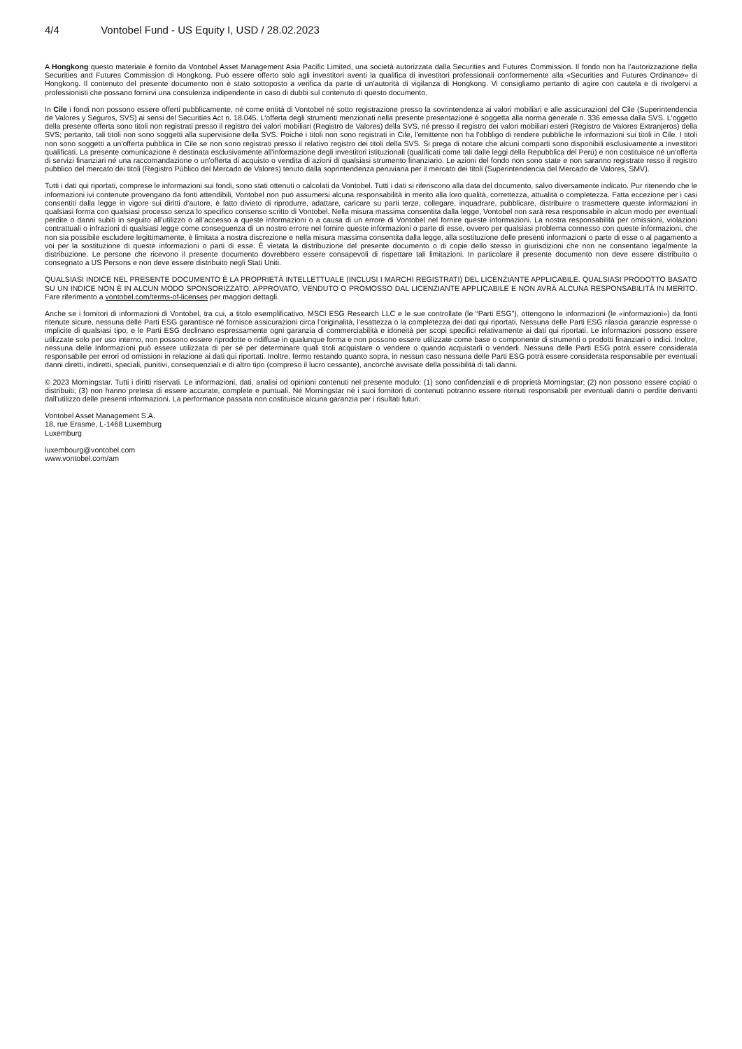4/4 Vontobel Fund - US Equity I, USD / 28.02.2023
A Hongkong questo materiale è fornito da Vontobel Asset Management Asia Pacific Limited, una società autorizzata dalla Securities and Futures Commission. Il fondo non ha l’autorizzazione della Securities and Futures Commission di Hongkong. Può essere offerto solo agli investitori aventi la qualifica di investitori professionali conformemente alla «Securities and Futures Ordinance» di Hongkong. Il contenuto del presente documento non è stato sottoposto a verifica da parte di un’autorità di vigilanza di Hongkong. Vi consigliamo pertanto di agire con cautela e di rivolgervi a professionisti che possano fornirvi una consulenza indipendente in caso di dubbi sul contenuto di questo documento.
In Cile i fondi non possono essere offerti pubblicamente, né come entità di Vontobel né sotto registrazione presso la sovrintendenza ai valori mobiliari e alle assicurazioni del Cile (Superintendencia de Valores y Seguros, SVS) ai sensi del Securities Act n. 18.045. L'offerta degli strumenti menzionati nella presente presentazione è soggetta alla norma generale n. 336 emessa dalla SVS. L'oggetto della presente offerta sono titoli non registrati presso il registro dei valori mobiliari (Registro de Valores) della SVS, né presso il registro dei valori mobiliari esteri (Registro de Valores Extranjeros) della SVS; pertanto, tali titoli non sono soggetti alla supervisione della SVS. Poiché i titoli non sono registrati in Cile, l'emittente non ha l'obbligo di rendere pubbliche le informazioni sui titoli in Cile. I titoli non sono soggetti a un'offerta pubblica in Cile se non sono registrati presso il relativo registro dei titoli della SVS. Si prega di notare che alcuni comparti sono disponibili esclusivamente a investitori qualificati. La presente comunicazione è destinata esclusivamente all'informazione degli investitori istituzionali (qualificati come tali dalle leggi della Repubblica del Perù) e non costituisce né un'offerta di servizi finanziari né una raccomandazione o un'offerta di acquisto o vendita di azioni di qualsiasi strumento finanziario. Le azioni del fondo non sono state e non saranno registrate resso il registro pubblico del mercato dei titoli (Registro Público del Mercado de Valores) tenuto dalla soprintendenza peruviana per il mercato dei titoli (Superintendencia del Mercado de Valores, SMV).
Tutti i dati qui riportati, comprese le informazioni sui fondi, sono stati ottenuti o calcolati da Vontobel. Tutti i dati si riferiscono alla data del documento, salvo diversamente indicato. Pur ritenendo che le informazioni ivi contenute provengano da fonti attendibili, Vontobel non può assumersi alcuna responsabilità in merito alla loro qualità, correttezza, attualità o completezza. Fatta eccezione per i casi consentiti dalla legge in vigore sui diritti d’autore, è fatto divieto di riprodurre, adattare, caricare su parti terze, collegare, inquadrare, pubblicare, distribuire o trasmettere queste informazioni in qualsiasi forma con qualsiasi processo senza lo specifico consenso scritto di Vontobel. Nella misura massima consentita dalla legge, Vontobel non sarà resa responsabile in alcun modo per eventuali perdite o danni subiti in seguito all’utilizzo o all’accesso a queste informazioni o a causa di un errore di Vontobel nel fornire queste informazioni. La nostra responsabilità per omissioni, violazioni contrattuali o infrazioni di qualsiasi legge come conseguenza di un nostro errore nel fornire queste informazioni o parte di esse, ovvero per qualsiasi problema connesso con queste informazioni, che non sia possibile escludere legittimamente, è limitata a nostra discrezione e nella misura massima consentita dalla legge, alla sostituzione delle presenti informazioni o parte di esse o al pagamento a voi per la sostituzione di queste informazioni o parti di esse. È vietata la distribuzione del presente documento o di copie dello stesso in giurisdizioni che non ne consentano legalmente la distribuzione. Le persone che ricevono il presente documento dovrebbero essere consapevoli di rispettare tali limitazioni. In particolare il presente documento non deve essere distribuito o consegnato a US Persons e non deve essere distribuito negli Stati Uniti.
QUALSIASI INDICE NEL PRESENTE DOCUMENTO È LA PROPRIETÀ INTELLETTUALE (INCLUSI I MARCHI REGISTRATI) DEL LICENZIANTE APPLICABILE. QUALSIASI PRODOTTO BASATO SU UN INDICE NON È IN ALCUN MODO SPONSORIZZATO, APPROVATO, VENDUTO O PROMOSSO DAL LICENZIANTE APPLICABILE E NON AVRÀ ALCUNA RESPONSABILITÀ IN MERITO. Fare riferimento a vontobel.com/terms-of-licenses per maggiori dettagli.
Anche se i fornitori di informazioni di Vontobel, tra cui, a titolo esemplificativo, MSCI ESG Research LLC e le sue controllate (le “Parti ESG”), ottengono le informazioni (le «informazioni») da fonti ritenute sicure, nessuna delle Parti ESG garantisce né fornisce assicurazioni circa l’originalità, l’esattezza o la completezza dei dati qui riportati. Nessuna delle Parti ESG rilascia garanzie espresse o implicite di qualsiasi tipo, e le Parti ESG declinano espressamente ogni garanzia di commerciabilità e idoneità per scopi specifici relativamente ai dati qui riportati. Le informazioni possono essere utilizzate solo per uso interno, non possono essere riprodotte o ridiffuse in qualunque forma e non possono essere utilizzate come base o componente di strumenti o prodotti finanziari o indici. Inoltre, nessuna delle Informazioni può essere utilizzata di per sé per determinare quali titoli acquistare o vendere o quando acquistarli o venderli. Nessuna delle Parti ESG potrà essere considerata responsabile per errori od omissioni in relazione ai dati qui riportati. Inoltre, fermo restando quanto sopra, in nessun caso nessuna delle Parti ESG potrà essere considerata responsabile per eventuali danni diretti, indiretti, speciali, punitivi, consequenziali e di altro tipo (compreso il lucro cessante), ancorché avvisate della possibilità di tali danni.
© 2023 Morningstar. Tutti i diritti riservati. Le informazioni, dati, analisi od opinioni contenuti nel presente modulo: (1) sono confidenziali e di proprietà Morningstar; (2) non possono essere copiati o distribuiti; (3) non hanno pretesa di essere accurate, complete e puntuali. Né Morningstar né i suoi fornitori di contenuti potranno essere ritenuti responsabili per eventuali danni o perdite derivanti dall'utilizzo delle presenti informazioni. La performance passata non costituisce alcuna garanzia per i risultati futuri.
Vontobel Asset Management S.A.
18, rue Erasme, L-1468 Luxemburg
Luxemburg
luxembourg@vontobel.com
www.vontobel.com/am